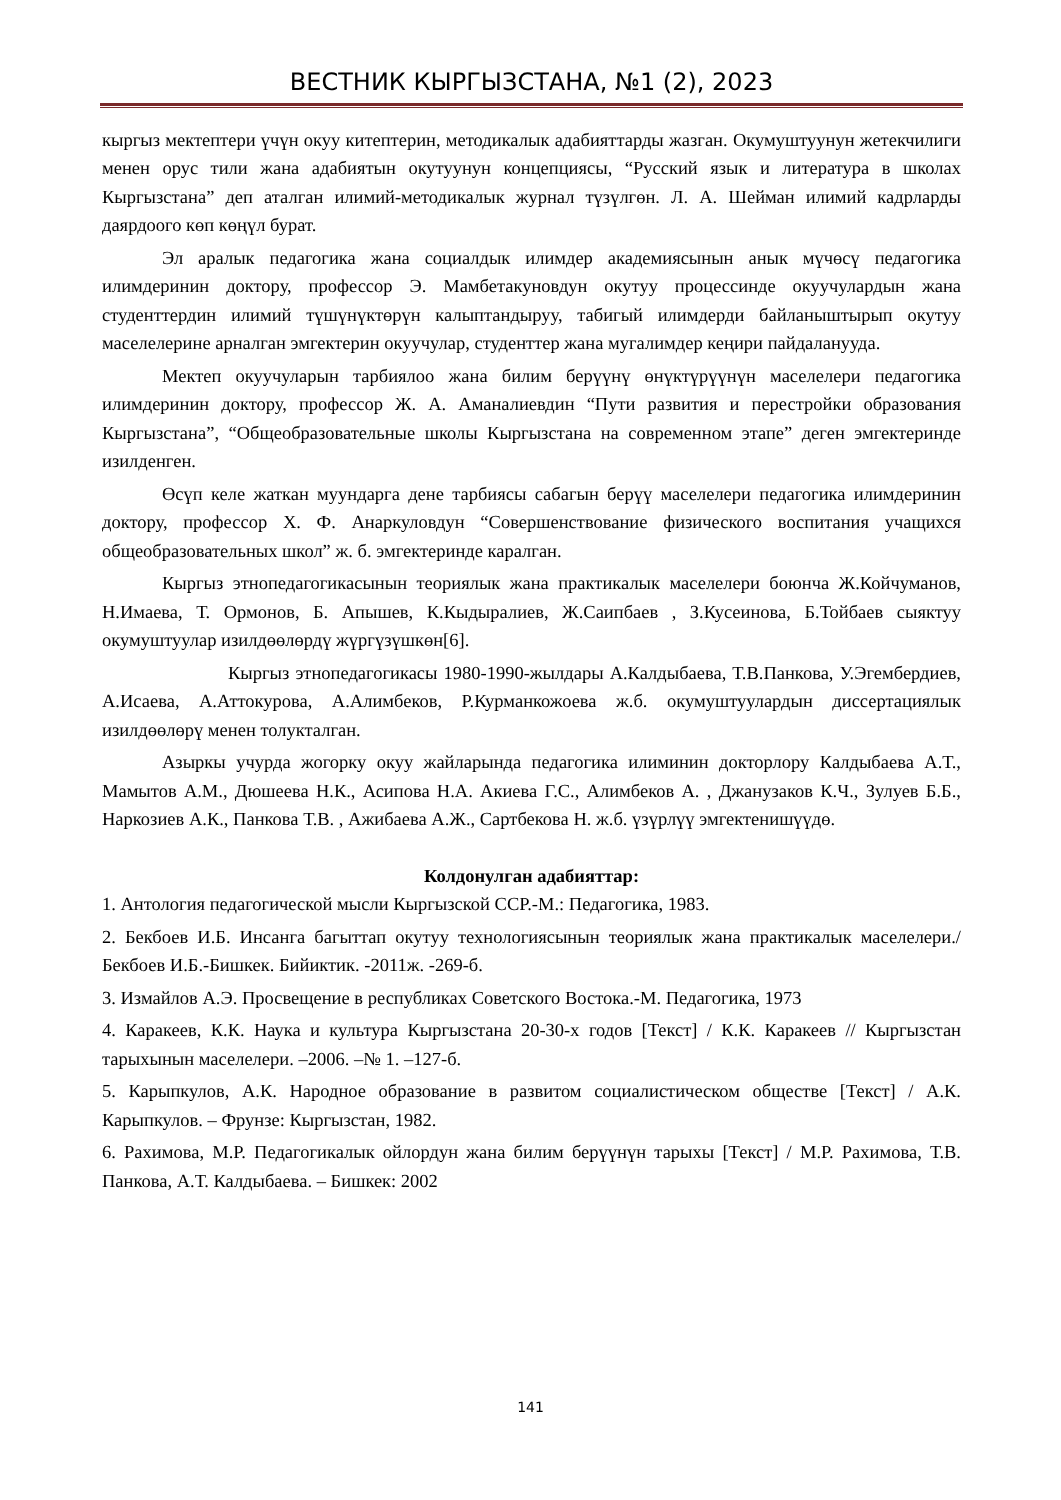ВЕСТНИК КЫРГЫЗСТАНА, №1 (2), 2023
кыргыз мектептери үчүн окуу китептерин, методикалык адабияттарды жазган. Окумуштуунун жетекчилиги менен орус тили жана адабиятын окутуунун концепциясы, “Русский язык и литература в школах Кыргызстана” деп аталган илимий-методикалык журнал түзүлгөн. Л. А. Шейман илимий кадрларды даярдоого көп көңүл бурат.
Эл аралык педагогика жана социалдык илимдер академиясынын анык мүчөсү педагогика илимдеринин доктору, профессор Э. Мамбетакуновдун окутуу процессинде окуучулардын жана студенттердин илимий түшүнүктөрүн калыптандыруу, табигый илимдерди байланыштырып окутуу маселелерине арналган эмгектерин окуучулар, студенттер жана мугалимдер кеңири пайдаланууда.
Мектеп окуучуларын тарбиялоо жана билим берүүнү өнүктүрүүнүн маселелери педагогика илимдеринин доктору, профессор Ж. А. Аманалиевдин “Пути развития и перестройки образования Кыргызстана”, “Общеобразовательные школы Кыргызстана на современном этапе” деген эмгектеринде изилденген.
Өсүп келе жаткан муундарга дене тарбиясы сабагын берүү маселелери педагогика илимдеринин доктору, профессор Х. Ф. Анаркуловдун “Совершенствование физического воспитания учащихся общеобразовательных школ” ж. б. эмгектеринде каралган.
Кыргыз этнопедагогикасынын теориялык жана практикалык маселелери боюнча Ж.Койчуманов, Н.Имаева, Т. Ормонов, Б. Апышев, К.Кыдыралиев, Ж.Саипбаев , З.Кусеинова, Б.Тойбаев сыяктуу окумуштуулар изилдөөлөрдү жүргүзүшкөн[6].
Кыргыз этнопедагогикасы 1980-1990-жылдары А.Калдыбаева, Т.В.Панкова, У.Эгембердиев, А.Исаева, А.Аттокурова, А.Алимбеков, Р.Курманкожоева ж.б. окумуштуулардын диссертациялык изилдөөлөрү менен толукталган.
Азыркы учурда жогорку окуу жайларында педагогика илиминин докторлору Калдыбаева А.Т., Мамытов А.М., Дюшеева Н.К., Асипова Н.А. Акиева Г.С., Алимбеков А. , Джанузаков К.Ч., Зулуев Б.Б., Наркозиев А.К., Панкова Т.В. , Ажибаева А.Ж., Сартбекова Н. ж.б. үзүрлүү эмгектенишүүдө.
Колдонулган адабияттар:
1. Антология педагогической мысли Кыргызской ССР.-М.: Педагогика, 1983.
2. Бекбоев И.Б. Инсанга багыттап окутуу технологиясынын теориялык жана практикалык маселелери./Бекбоев И.Б.-Бишкек. Бийиктик. -2011ж. -269-б.
3. Измайлов А.Э. Просвещение в республиках Советского Востока.-М. Педагогика, 1973
4. Каракеев, К.К. Наука и культура Кыргызстана 20-30-х годов [Текст] / К.К. Каракеев // Кыргызстан тарыхынын маселелери. –2006. –№ 1. –127-б.
5. Карыпкулов, А.К. Народное образование в развитом социалистическом обществе [Текст] / А.К. Карыпкулов. – Фрунзе: Кыргызстан, 1982.
6. Рахимова, М.Р. Педагогикалык ойлордун жана билим берүүнүн тарыхы [Текст] / М.Р. Рахимова, Т.В. Панкова, А.Т. Калдыбаева. – Бишкек: 2002
141